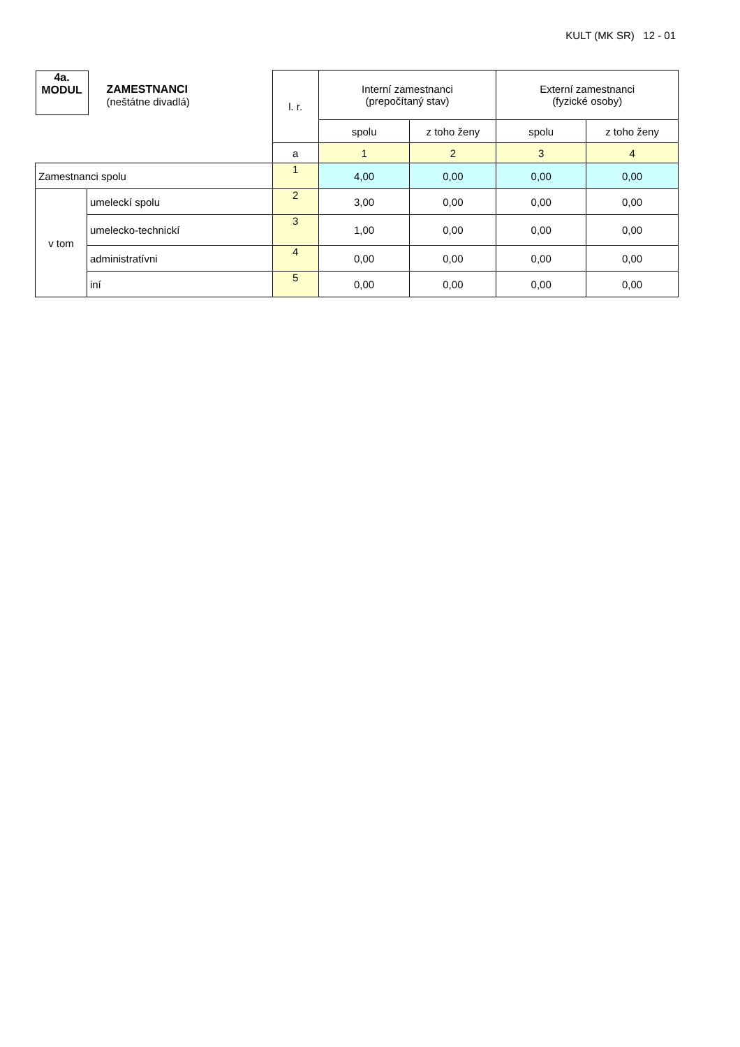KULT (MK SR) 12 - 01
| 4a. MODUL ZAMESTNANCI (neštátne divadlá) | | l. r. | Interní zamestnanci (prepočítaný stav) | | Externí zamestnanci (fyzické osoby) | |
| | | | spolu | z toho ženy | spolu | z toho ženy |
| | | a | 1 | 2 | 3 | 4 |
| Zamestnanci spolu | | 1 | 4,00 | 0,00 | 0,00 | 0,00 |
| v tom | umeleckí spolu | 2 | 3,00 | 0,00 | 0,00 | 0,00 |
| | umelecko-technickí | 3 | 1,00 | 0,00 | 0,00 | 0,00 |
| | administratívni | 4 | 0,00 | 0,00 | 0,00 | 0,00 |
| | iní | 5 | 0,00 | 0,00 | 0,00 | 0,00 |